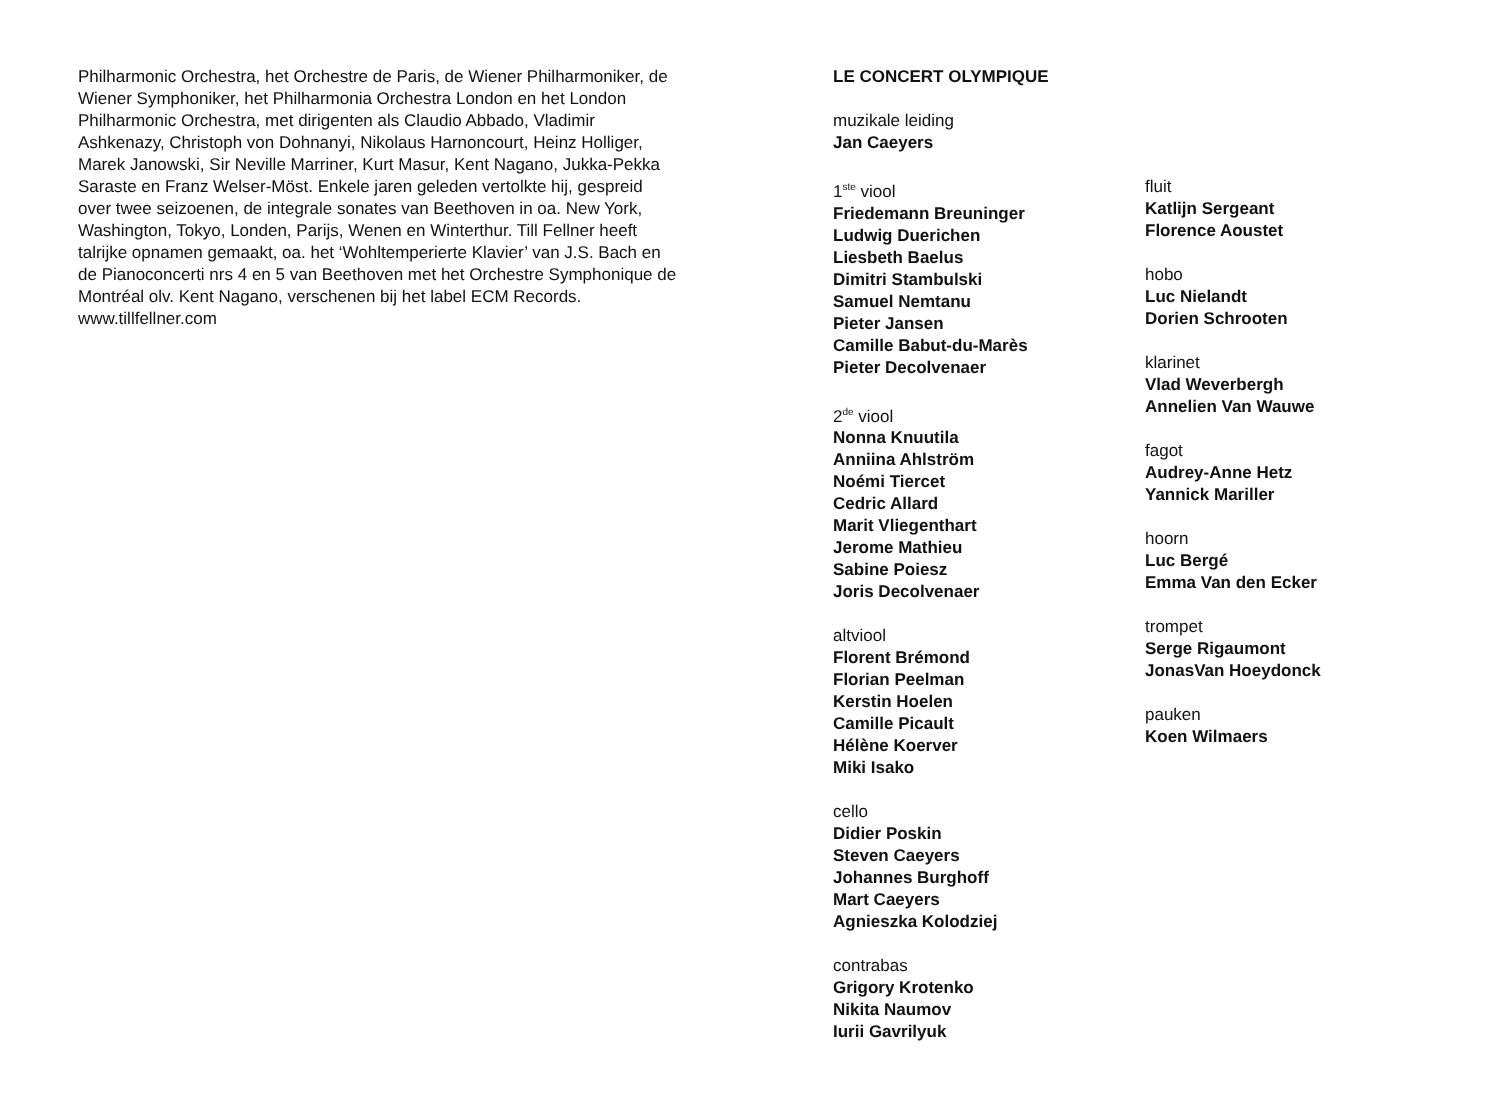Philharmonic Orchestra, het Orchestre de Paris, de Wiener Philharmoniker, de Wiener Symphoniker, het Philharmonia Orchestra London en het London Philharmonic Orchestra, met dirigenten als Claudio Abbado, Vladimir Ashkenazy, Christoph von Dohnanyi, Nikolaus Harnoncourt, Heinz Holliger, Marek Janowski, Sir Neville Marriner, Kurt Masur, Kent Nagano, Jukka-Pekka Saraste en Franz Welser-Möst. Enkele jaren geleden vertolkte hij, gespreid over twee seizoenen, de integrale sonates van Beethoven in oa. New York, Washington, Tokyo, Londen, Parijs, Wenen en Winterthur. Till Fellner heeft talrijke opnamen gemaakt, oa. het ‘Wohltemperierte Klavier’ van J.S. Bach en de Pianoconcerti nrs 4 en 5 van Beethoven met het Orchestre Symphonique de Montréal olv. Kent Nagano, verschenen bij het label ECM Records.
www.tillfellner.com
LE CONCERT OLYMPIQUE
muzikale leiding
Jan Caeyers
1<sup>ste</sup> viool
Friedemann Breuninger
Ludwig Duerichen
Liesbeth Baelus
Dimitri Stambulski
Samuel Nemtanu
Pieter Jansen
Camille Babut-du-Marès
Pieter Decolvenaer
2<sup>de</sup> viool
Nonna Knuutila
Anniina Ahlström
Noémi Tiercet
Cedric Allard
Marit Vliegenthart
Jerome Mathieu
Sabine Poiesz
Joris Decolvenaer
altviool
Florent Brémond
Florian Peelman
Kerstin Hoelen
Camille Picault
Hélène Koerver
Miki Isako
cello
Didier Poskin
Steven Caeyers
Johannes Burghoff
Mart Caeyers
Agnieszka Kolodziej
contrabas
Grigory Krotenko
Nikita Naumov
Iurii Gavrilyuk
fluit
Katlijn Sergeant
Florence Aoustet
hobo
Luc Nielandt
Dorien Schrooten
klarinet
Vlad Weverbergh
Annelien Van Wauwe
fagot
Audrey-Anne Hetz
Yannick Mariller
hoorn
Luc Bergé
Emma Van den Ecker
trompet
Serge Rigaumont
JonasVan Hoeydonck
pauken
Koen Wilmaers